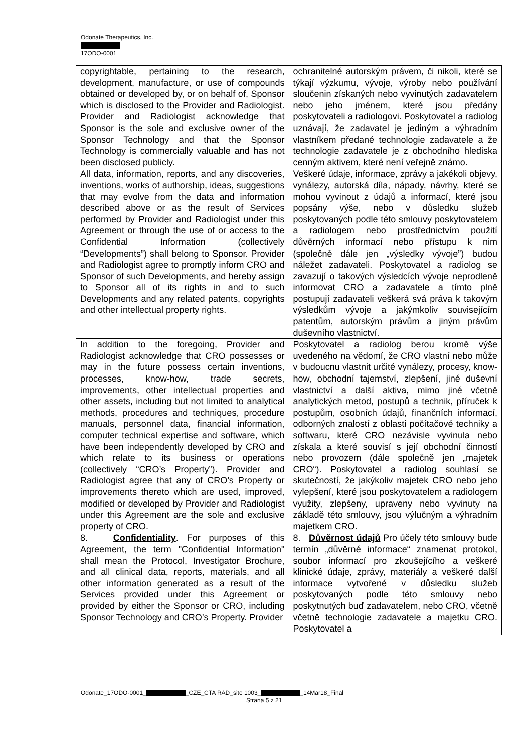Odonate Therapeutics, Inc.
17ODO-0001
| copyrightable, pertaining to the research, development, manufacture, or use of compounds obtained or developed by, or on behalf of, Sponsor which is disclosed to the Provider and Radiologist. Provider and Radiologist acknowledge that Sponsor is the sole and exclusive owner of the Sponsor Technology and that the Sponsor Technology is commercially valuable and has not been disclosed publicly. | ochranitelné autorským právem, či nikoli, které se týkají výzkumu, vývoje, výroby nebo používání sloučenin získaných nebo vyvinutých zadavatelem nebo jeho jménem, které jsou předány poskytovateli a radiologovi. Poskytovatel a radiolog uznávají, že zadavatel je jediným a výhradním vlastníkem předané technologie zadavatele a že technologie zadavatele je z obchodního hlediska cenným aktivem, které není veřejně známo. |
| All data, information, reports, and any discoveries, inventions, works of authorship, ideas, suggestions that may evolve from the data and information described above or as the result of Services performed by Provider and Radiologist under this Agreement or through the use of or access to the Confidential Information (collectively “Developments”) shall belong to Sponsor. Provider and Radiologist agree to promptly inform CRO and Sponsor of such Developments, and hereby assign to Sponsor all of its rights in and to such Developments and any related patents, copyrights and other intellectual property rights. | Veškeré údaje, informace, zprávy a jakékoli objevy, vynálezy, autorská díla, nápady, návrhy, které se mohou vyvinout z údajů a informací, které jsou popsány výše, nebo v důsledku služeb poskytovaných podle této smlouvy poskytovatelem a radiologem nebo prostřednictvím použití důvěrných informací nebo přístupu k nim (společně dále jen „výsledky vývoje”) budou náležet zadavateli. Poskytovatel a radiolog se zavazují o takových výsledcích vývoje neprodleně informovat CRO a zadavatele a tímto plně postupují zadavateli veškerá svá práva k takovým výsledkům vývoje a jakýmkoliv souvisejícím patentům, autorským právům a jiným právům duševního vlastnictví. |
| In addition to the foregoing, Provider and Radiologist acknowledge that CRO possesses or may in the future possess certain inventions, processes, know-how, trade secrets, improvements, other intellectual properties and other assets, including but not limited to analytical methods, procedures and techniques, procedure manuals, personnel data, financial information, computer technical expertise and software, which have been independently developed by CRO and which relate to its business or operations (collectively “CRO’s Property”). Provider and Radiologist agree that any of CRO’s Property or improvements thereto which are used, improved, modified or developed by Provider and Radiologist under this Agreement are the sole and exclusive property of CRO. | Poskytovatel a radiolog berou kromě výše uvedeného na vědomí, že CRO vlastní nebo může v budoucnu vlastnit určité vynálezy, procesy, know-how, obchodní tajemství, zlepšení, jiné duševní vlastnictví a další aktiva, mimo jiné včetně analytických metod, postupů a technik, příruček k postupům, osobních údajů, finančních informací, odborných znalostí z oblasti počítačové techniky a softwaru, které CRO nezávisle vyvinula nebo získala a které souvisí s její obchodní činností nebo provozem (dále společně jen „majetek CRO“). Poskytovatel a radiolog souhlasí se skutečností, že jakýkoliv majetek CRO nebo jeho vylepšení, které jsou poskytovatelem a radiologem využity, zlepšeny, upraveny nebo vyvinuty na základě této smlouvy, jsou výlučným a výhradním majetkem CRO. |
| 8. Confidentiality . For purposes of this Agreement, the term "Confidential Information" shall mean the Protocol, Investigator Brochure, and all clinical data, reports, materials, and all other information generated as a result of the Services provided under this Agreement or provided by either the Sponsor or CRO, including Sponsor Technology and CRO’s Property. Provider | 8. Důvěrnost údajů Pro účely této smlouvy bude termín „důvěrné informace“ znamenat protokol, soubor informací pro zkoušejícího a veškeré klinické údaje, zprávy, materiály a veškeré další informace vytvořené v důsledku služeb poskytovaných podle této smlouvy nebo poskytnutých buď zadavatelem, nebo CRO, včetně včetně technologie zadavatele a majetku CRO. Poskytovatel a |
Odonate_17ODO-0001_ _CZE_CTA RAD_site 1003_ _14Mar18_Final
Strana 5 z 21